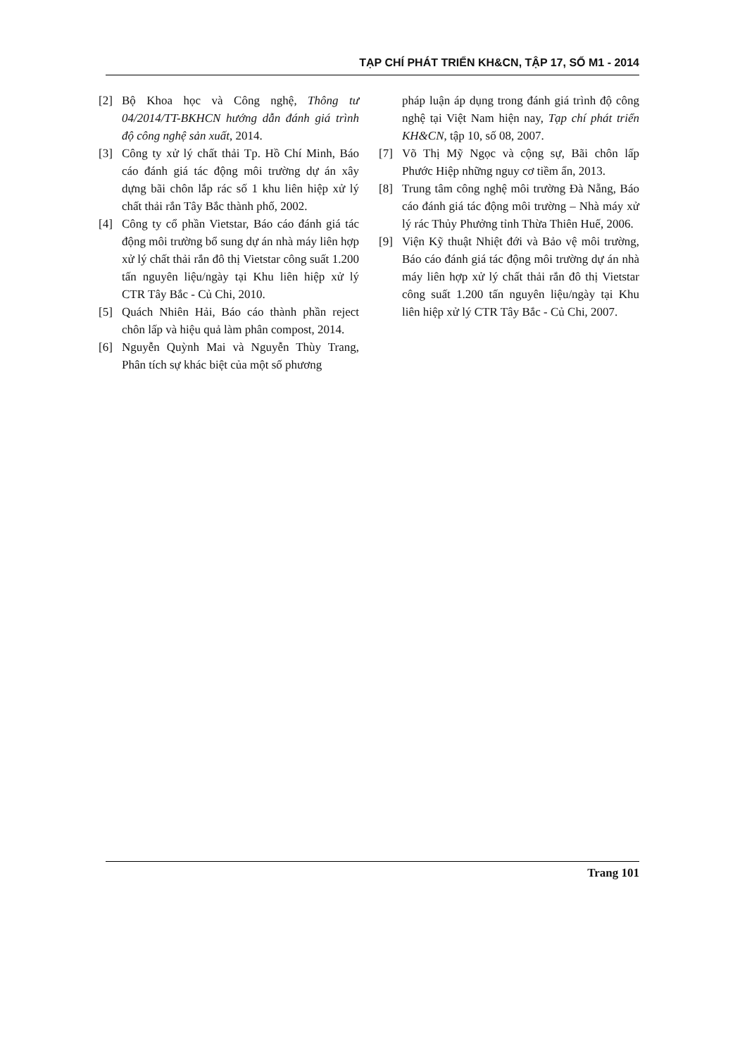TẠP CHÍ PHÁT TRIỂN KH&CN, TẬP 17, SỐ M1 - 2014
[2] Bộ Khoa học và Công nghệ, Thông tư 04/2014/TT-BKHCN hướng dẫn đánh giá trình độ công nghệ sản xuất, 2014.
[3] Công ty xử lý chất thải Tp. Hồ Chí Minh, Báo cáo đánh giá tác động môi trường dự án xây dựng bãi chôn lắp rác số 1 khu liên hiệp xử lý chất thải rắn Tây Bắc thành phố, 2002.
[4] Công ty cổ phần Vietstar, Báo cáo đánh giá tác động môi trường bổ sung dự án nhà máy liên hợp xử lý chất thải rắn đô thị Vietstar công suất 1.200 tấn nguyên liệu/ngày tại Khu liên hiệp xử lý CTR Tây Bắc - Củ Chi, 2010.
[5] Quách Nhiên Hải, Báo cáo thành phần reject chôn lấp và hiệu quả làm phân compost, 2014.
[6] Nguyễn Quỳnh Mai và Nguyễn Thùy Trang, Phân tích sự khác biệt của một số phương
pháp luận áp dụng trong đánh giá trình độ công nghệ tại Việt Nam hiện nay, Tạp chí phát triển KH&CN, tập 10, số 08, 2007.
[7] Võ Thị Mỹ Ngọc và cộng sự, Bãi chôn lấp Phước Hiệp những nguy cơ tiềm ẩn, 2013.
[8] Trung tâm công nghệ môi trường Đà Nẵng, Báo cáo đánh giá tác động môi trường – Nhà máy xử lý rác Thủy Phưởng tỉnh Thừa Thiên Huế, 2006.
[9] Viện Kỹ thuật Nhiệt đới và Bảo vệ môi trường, Báo cáo đánh giá tác động môi trường dự án nhà máy liên hợp xử lý chất thải rắn đô thị Vietstar công suất 1.200 tấn nguyên liệu/ngày tại Khu liên hiệp xử lý CTR Tây Bắc - Củ Chi, 2007.
Trang 101